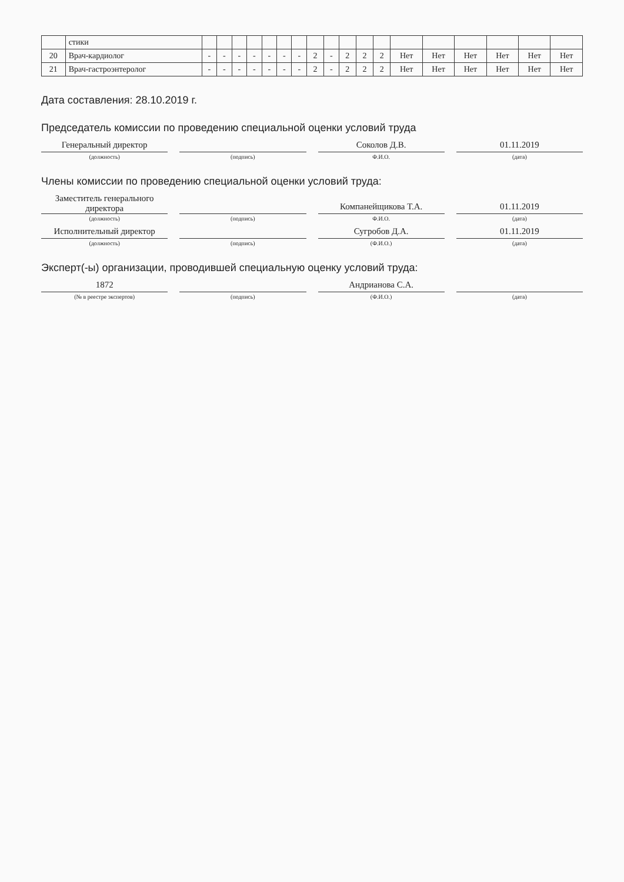| | стики | | | | | | | | | | | | | | | | | | |
| 20 | Врач-кардиолог | - | - | - | - | - | - | - | 2 | - | 2 | 2 | 2 | Нет | Нет | Нет | Нет | Нет | Нет |
| 21 | Врач-гастроэнтеролог | - | - | - | - | - | - | - | 2 | - | 2 | 2 | 2 | Нет | Нет | Нет | Нет | Нет | Нет |
Дата составления: 28.10.2019 г.
Председатель комиссии по проведению специальной оценки условий труда
Генеральный директор
Соколов Д.В.
01.11.2019
(должность) (подпись) Ф.И.О. (дата)
Члены комиссии по проведению специальной оценки условий труда:
Заместитель генерального директора
Компанейщикова Т.А.
01.11.2019
(должность) (подпись) Ф.И.О. (дата)
Исполнительный директор
Сугробов Д.А.
01.11.2019
(должность) (подпись) (Ф.И.О.) (дата)
Эксперт(-ы) организации, проводившей специальную оценку условий труда:
1872
Андрианова С.А.
(№ в реестре экспертов) (подпись) (Ф.И.О.) (дата)